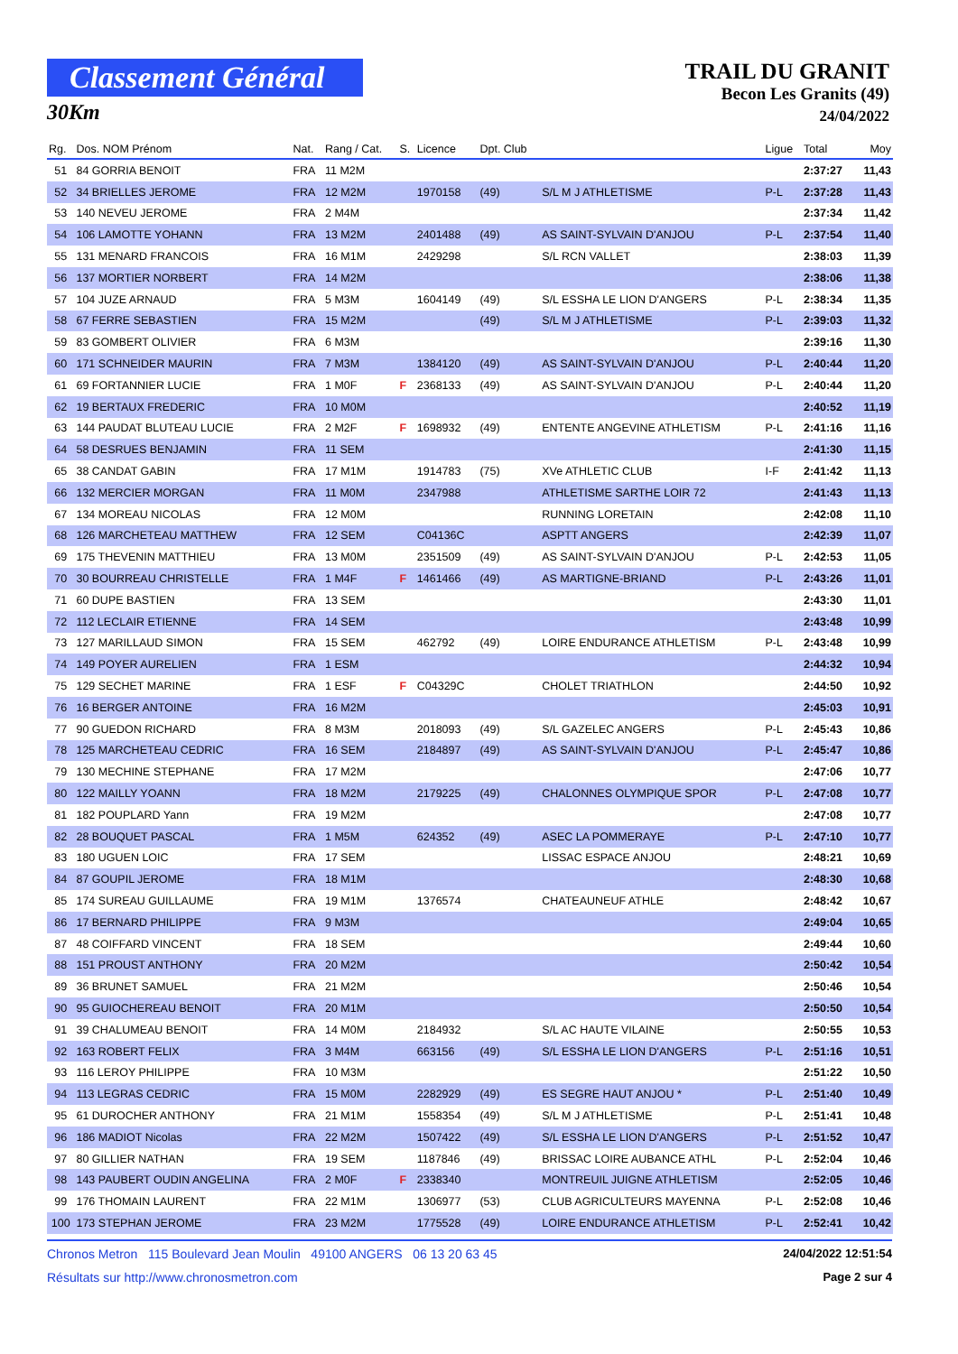Classement Général
30Km
TRAIL DU GRANIT
Becon Les Granits (49)
24/04/2022
| Rg. | Dos. NOM Prénom | Nat. | Rang / Cat. | S. | Licence | Dpt. Club | | Ligue | Total | Moy |
| --- | --- | --- | --- | --- | --- | --- | --- | --- | --- | --- |
| 51 | 84 GORRIA BENOIT | FRA | 11 M2M | | | | | | 2:37:27 | 11,43 |
| 52 | 34 BRIELLES JEROME | FRA | 12 M2M | | 1970158 | (49) | S/L M J ATHLETISME | P-L | 2:37:28 | 11,43 |
| 53 | 140 NEVEU JEROME | FRA | 2 M4M | | | | | | 2:37:34 | 11,42 |
| 54 | 106 LAMOTTE YOHANN | FRA | 13 M2M | | 2401488 | (49) | AS SAINT-SYLVAIN D'ANJOU | P-L | 2:37:54 | 11,40 |
| 55 | 131 MENARD FRANCOIS | FRA | 16 M1M | | 2429298 | | S/L RCN VALLET | | 2:38:03 | 11,39 |
| 56 | 137 MORTIER NORBERT | FRA | 14 M2M | | | | | | 2:38:06 | 11,38 |
| 57 | 104 JUZE ARNAUD | FRA | 5 M3M | | 1604149 | (49) | S/L ESSHA LE LION D'ANGERS | P-L | 2:38:34 | 11,35 |
| 58 | 67 FERRE SEBASTIEN | FRA | 15 M2M | | | (49) | S/L M J ATHLETISME | P-L | 2:39:03 | 11,32 |
| 59 | 83 GOMBERT OLIVIER | FRA | 6 M3M | | | | | | 2:39:16 | 11,30 |
| 60 | 171 SCHNEIDER MAURIN | FRA | 7 M3M | | 1384120 | (49) | AS SAINT-SYLVAIN D'ANJOU | P-L | 2:40:44 | 11,20 |
| 61 | 69 FORTANNIER LUCIE | FRA | 1 M0F | F | 2368133 | (49) | AS SAINT-SYLVAIN D'ANJOU | P-L | 2:40:44 | 11,20 |
| 62 | 19 BERTAUX FREDERIC | FRA | 10 M0M | | | | | | 2:40:52 | 11,19 |
| 63 | 144 PAUDAT BLUTEAU LUCIE | FRA | 2 M2F | F | 1698932 | (49) | ENTENTE ANGEVINE ATHLETISM | P-L | 2:41:16 | 11,16 |
| 64 | 58 DESRUES BENJAMIN | FRA | 11 SEM | | | | | | 2:41:30 | 11,15 |
| 65 | 38 CANDAT GABIN | FRA | 17 M1M | | 1914783 | (75) | XVe ATHLETIC CLUB | I-F | 2:41:42 | 11,13 |
| 66 | 132 MERCIER MORGAN | FRA | 11 M0M | | 2347988 | | ATHLETISME SARTHE LOIR 72 | | 2:41:43 | 11,13 |
| 67 | 134 MOREAU NICOLAS | FRA | 12 M0M | | | | RUNNING LORETAIN | | 2:42:08 | 11,10 |
| 68 | 126 MARCHETEAU MATTHEW | FRA | 12 SEM | | C04136C | | ASPTT ANGERS | | 2:42:39 | 11,07 |
| 69 | 175 THEVENIN MATTHIEU | FRA | 13 M0M | | 2351509 | (49) | AS SAINT-SYLVAIN D'ANJOU | P-L | 2:42:53 | 11,05 |
| 70 | 30 BOURREAU CHRISTELLE | FRA | 1 M4F | F | 1461466 | (49) | AS MARTIGNE-BRIAND | P-L | 2:43:26 | 11,01 |
| 71 | 60 DUPE BASTIEN | FRA | 13 SEM | | | | | | 2:43:30 | 11,01 |
| 72 | 112 LECLAIR ETIENNE | FRA | 14 SEM | | | | | | 2:43:48 | 10,99 |
| 73 | 127 MARILLAUD SIMON | FRA | 15 SEM | | 462792 | (49) | LOIRE ENDURANCE ATHLETISM | P-L | 2:43:48 | 10,99 |
| 74 | 149 POYER AURELIEN | FRA | 1 ESM | | | | | | 2:44:32 | 10,94 |
| 75 | 129 SECHET MARINE | FRA | 1 ESF | F | C04329C | | CHOLET TRIATHLON | | 2:44:50 | 10,92 |
| 76 | 16 BERGER ANTOINE | FRA | 16 M2M | | | | | | 2:45:03 | 10,91 |
| 77 | 90 GUEDON RICHARD | FRA | 8 M3M | | 2018093 | (49) | S/L GAZELEC ANGERS | P-L | 2:45:43 | 10,86 |
| 78 | 125 MARCHETEAU CEDRIC | FRA | 16 SEM | | 2184897 | (49) | AS SAINT-SYLVAIN D'ANJOU | P-L | 2:45:47 | 10,86 |
| 79 | 130 MECHINE STEPHANE | FRA | 17 M2M | | | | | | 2:47:06 | 10,77 |
| 80 | 122 MAILLY YOANN | FRA | 18 M2M | | 2179225 | (49) | CHALONNES OLYMPIQUE SPOR | P-L | 2:47:08 | 10,77 |
| 81 | 182 POUPLARD Yann | FRA | 19 M2M | | | | | | 2:47:08 | 10,77 |
| 82 | 28 BOUQUET PASCAL | FRA | 1 M5M | | 624352 | (49) | ASEC LA POMMERAYE | P-L | 2:47:10 | 10,77 |
| 83 | 180 UGUEN LOIC | FRA | 17 SEM | | | | LISSAC ESPACE ANJOU | | 2:48:21 | 10,69 |
| 84 | 87 GOUPIL JEROME | FRA | 18 M1M | | | | | | 2:48:30 | 10,68 |
| 85 | 174 SUREAU GUILLAUME | FRA | 19 M1M | | 1376574 | | CHATEAUNEUF ATHLE | | 2:48:42 | 10,67 |
| 86 | 17 BERNARD PHILIPPE | FRA | 9 M3M | | | | | | 2:49:04 | 10,65 |
| 87 | 48 COIFFARD VINCENT | FRA | 18 SEM | | | | | | 2:49:44 | 10,60 |
| 88 | 151 PROUST ANTHONY | FRA | 20 M2M | | | | | | 2:50:42 | 10,54 |
| 89 | 36 BRUNET SAMUEL | FRA | 21 M2M | | | | | | 2:50:46 | 10,54 |
| 90 | 95 GUIOCHEREAU BENOIT | FRA | 20 M1M | | | | | | 2:50:50 | 10,54 |
| 91 | 39 CHALUMEAU BENOIT | FRA | 14 M0M | | 2184932 | | S/L AC HAUTE VILAINE | | 2:50:55 | 10,53 |
| 92 | 163 ROBERT FELIX | FRA | 3 M4M | | 663156 | (49) | S/L ESSHA LE LION D'ANGERS | P-L | 2:51:16 | 10,51 |
| 93 | 116 LEROY PHILIPPE | FRA | 10 M3M | | | | | | 2:51:22 | 10,50 |
| 94 | 113 LEGRAS CEDRIC | FRA | 15 M0M | | 2282929 | (49) | ES SEGRE HAUT ANJOU * | P-L | 2:51:40 | 10,49 |
| 95 | 61 DUROCHER ANTHONY | FRA | 21 M1M | | 1558354 | (49) | S/L M J ATHLETISME | P-L | 2:51:41 | 10,48 |
| 96 | 186 MADIOT Nicolas | FRA | 22 M2M | | 1507422 | (49) | S/L ESSHA LE LION D'ANGERS | P-L | 2:51:52 | 10,47 |
| 97 | 80 GILLIER NATHAN | FRA | 19 SEM | | 1187846 | (49) | BRISSAC LOIRE AUBANCE ATHL | P-L | 2:52:04 | 10,46 |
| 98 | 143 PAUBERT OUDIN ANGELINA | FRA | 2 M0F | F | 2338340 | | MONTREUIL JUIGNE ATHLETISM | | 2:52:05 | 10,46 |
| 99 | 176 THOMAIN LAURENT | FRA | 22 M1M | | 1306977 | (53) | CLUB AGRICULTEURS MAYENNA | P-L | 2:52:08 | 10,46 |
| 100 | 173 STEPHAN JEROME | FRA | 23 M2M | | 1775528 | (49) | LOIRE ENDURANCE ATHLETISM | P-L | 2:52:41 | 10,42 |
Chronos Metron 115 Boulevard Jean Moulin 49100 ANGERS 06 13 20 63 45 24/04/2022 12:51:54
Résultats sur http://www.chronosmetron.com Page 2 sur 4